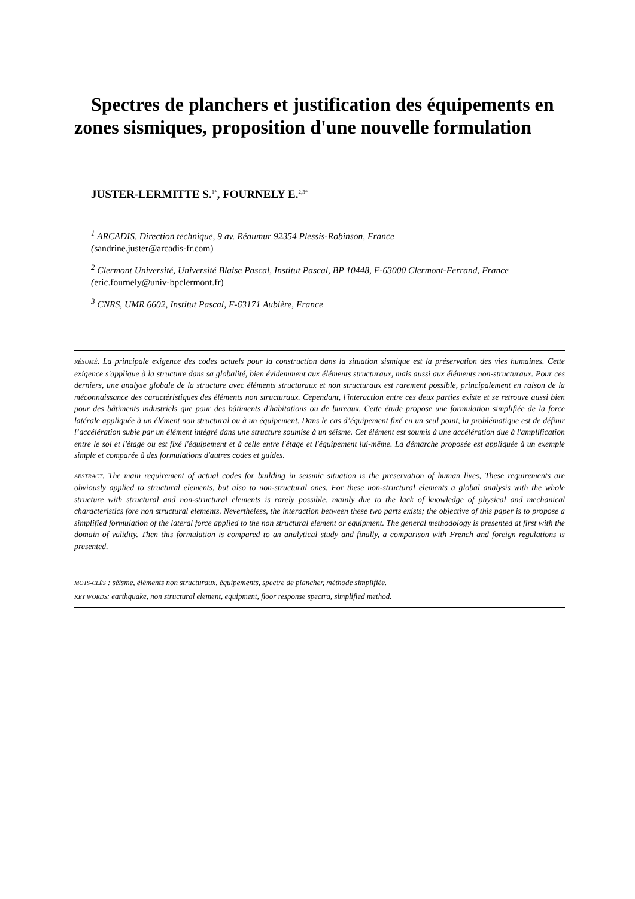Spectres de planchers et justification des équipements en zones sismiques, proposition d'une nouvelle formulation
JUSTER-LERMITTE S.<sup>1*</sup>, FOURNELY E.<sup>2,3*</sup>
<sup>1</sup> ARCADIS, Direction technique, 9 av. Réaumur 92354 Plessis-Robinson, France
(sandrine.juster@arcadis-fr.com)
<sup>2</sup> Clermont Université, Université Blaise Pascal, Institut Pascal, BP 10448, F-63000 Clermont-Ferrand, France
(eric.fournely@univ-bpclermont.fr)
<sup>3</sup> CNRS, UMR 6602, Institut Pascal, F-63171 Aubière, France
RÉSUMÉ. La principale exigence des codes actuels pour la construction dans la situation sismique est la préservation des vies humaines. Cette exigence s'applique à la structure dans sa globalité, bien évidemment aux éléments structuraux, mais aussi aux éléments non-structuraux. Pour ces derniers, une analyse globale de la structure avec éléments structuraux et non structuraux est rarement possible, principalement en raison de la méconnaissance des caractéristiques des éléments non structuraux. Cependant, l'interaction entre ces deux parties existe et se retrouve aussi bien pour des bâtiments industriels que pour des bâtiments d'habitations ou de bureaux. Cette étude propose une formulation simplifiée de la force latérale appliquée à un élément non structural ou à un équipement. Dans le cas d’équipement fixé en un seul point, la problématique est de définir l’accélération subie par un élément intégré dans une structure soumise à un séisme. Cet élément est soumis à une accélération due à l'amplification entre le sol et l'étage ou est fixé l'équipement et à celle entre l'étage et l'équipement lui-même. La démarche proposée est appliquée à un exemple simple et comparée à des formulations d'autres codes et guides.
ABSTRACT. The main requirement of actual codes for building in seismic situation is the preservation of human lives, These requirements are obviously applied to structural elements, but also to non-structural ones. For these non-structural elements a global analysis with the whole structure with structural and non-structural elements is rarely possible, mainly due to the lack of knowledge of physical and mechanical characteristics fore non structural elements. Nevertheless, the interaction between these two parts exists; the objective of this paper is to propose a simplified formulation of the lateral force applied to the non structural element or equipment. The general methodology is presented at first with the domain of validity. Then this formulation is compared to an analytical study and finally, a comparison with French and foreign regulations is presented.
MOTS-CLÉS : séisme, éléments non structuraux, équipements, spectre de plancher, méthode simplifiée.
KEY WORDS: earthquake, non structural element, equipment, floor response spectra, simplified method.